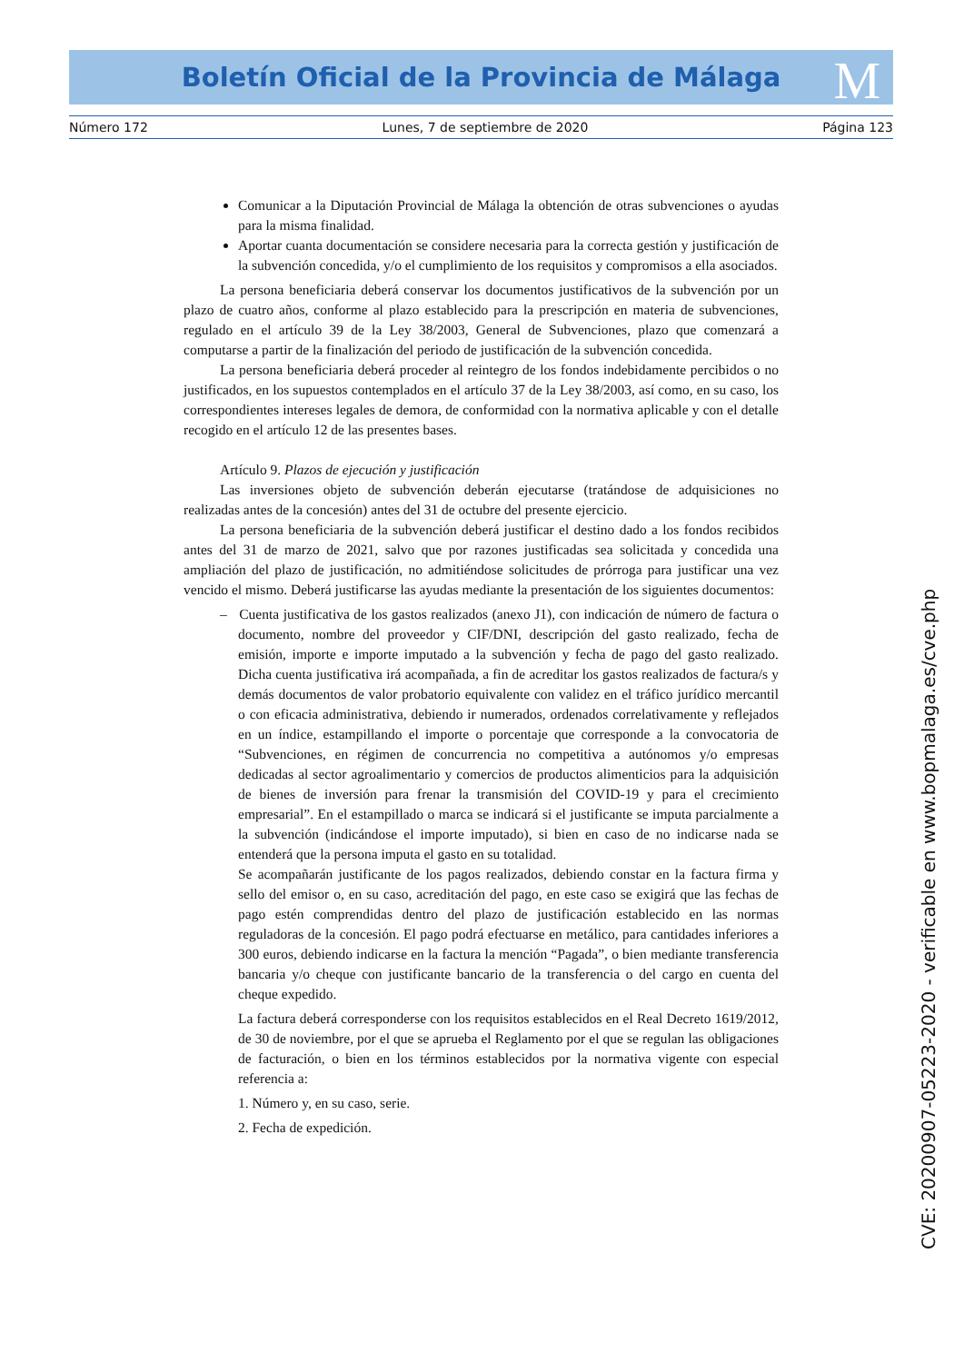Boletín Oficial de la Provincia de Málaga M
Número 172 Lunes, 7 de septiembre de 2020 Página 123
Comunicar a la Diputación Provincial de Málaga la obtención de otras subvenciones o ayudas para la misma finalidad.
Aportar cuanta documentación se considere necesaria para la correcta gestión y justificación de la subvención concedida, y/o el cumplimiento de los requisitos y compromisos a ella asociados.
La persona beneficiaria deberá conservar los documentos justificativos de la subvención por un plazo de cuatro años, conforme al plazo establecido para la prescripción en materia de subvenciones, regulado en el artículo 39 de la Ley 38/2003, General de Subvenciones, plazo que comenzará a computarse a partir de la finalización del periodo de justificación de la subvención concedida.
La persona beneficiaria deberá proceder al reintegro de los fondos indebidamente percibidos o no justificados, en los supuestos contemplados en el artículo 37 de la Ley 38/2003, así como, en su caso, los correspondientes intereses legales de demora, de conformidad con la normativa aplicable y con el detalle recogido en el artículo 12 de las presentes bases.
Artículo 9. Plazos de ejecución y justificación
Las inversiones objeto de subvención deberán ejecutarse (tratándose de adquisiciones no realizadas antes de la concesión) antes del 31 de octubre del presente ejercicio.
La persona beneficiaria de la subvención deberá justificar el destino dado a los fondos recibidos antes del 31 de marzo de 2021, salvo que por razones justificadas sea solicitada y concedida una ampliación del plazo de justificación, no admitiéndose solicitudes de prórroga para justificar una vez vencido el mismo. Deberá justificarse las ayudas mediante la presentación de los siguientes documentos:
– Cuenta justificativa de los gastos realizados (anexo J1), con indicación de número de factura o documento, nombre del proveedor y CIF/DNI, descripción del gasto realizado, fecha de emisión, importe e importe imputado a la subvención y fecha de pago del gasto realizado. Dicha cuenta justificativa irá acompañada, a fin de acreditar los gastos realizados de factura/s y demás documentos de valor probatorio equivalente con validez en el tráfico jurídico mercantil o con eficacia administrativa, debiendo ir numerados, ordenados correlativamente y reflejados en un índice, estampillando el importe o porcentaje que corresponde a la convocatoria de “Subvenciones, en régimen de concurrencia no competitiva a autónomos y/o empresas dedicadas al sector agroalimentario y comercios de productos alimenticios para la adquisición de bienes de inversión para frenar la transmisión del COVID-19 y para el crecimiento empresarial”. En el estampillado o marca se indicará si el justificante se imputa parcialmente a la subvención (indicándose el importe imputado), si bien en caso de no indicarse nada se entenderá que la persona imputa el gasto en su totalidad.
Se acompañarán justificante de los pagos realizados, debiendo constar en la factura firma y sello del emisor o, en su caso, acreditación del pago, en este caso se exigirá que las fechas de pago estén comprendidas dentro del plazo de justificación establecido en las normas reguladoras de la concesión. El pago podrá efectuarse en metálico, para cantidades inferiores a 300 euros, debiendo indicarse en la factura la mención “Pagada”, o bien mediante transferencia bancaria y/o cheque con justificante bancario de la transferencia o del cargo en cuenta del cheque expedido.
La factura deberá corresponderse con los requisitos establecidos en el Real Decreto 1619/2012, de 30 de noviembre, por el que se aprueba el Reglamento por el que se regulan las obligaciones de facturación, o bien en los términos establecidos por la normativa vigente con especial referencia a:
1. Número y, en su caso, serie.
2. Fecha de expedición.
CVE: 20200907-05223-2020 - verificable en www.bopmalaga.es/cve.php